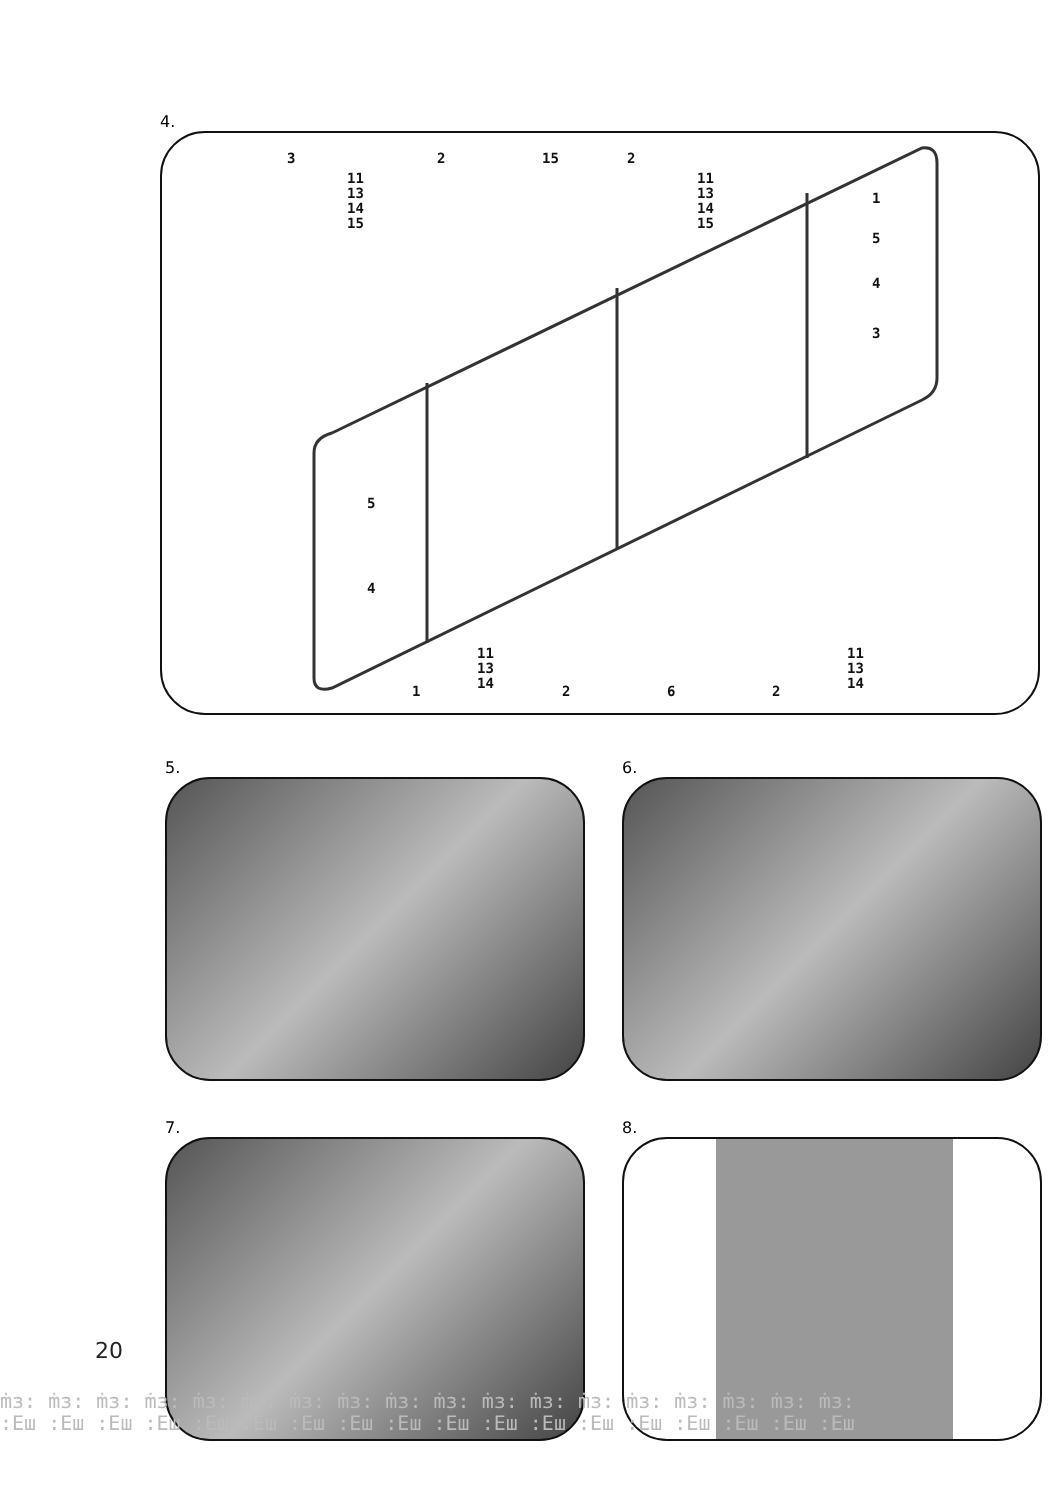4.
3
11
13
14
15
2
15
2
11
13
14
15
1
5
4
3
5
4
1
11
13
14
2
6
2
11
13
14
5. 6.
7. 8.
20
ṁз: ṁз: ṁз: ṁз: ṁз: ṁз: ṁз: ṁз: ṁз: ṁз: ṁз: ṁз: ṁз: ṁз: ṁз: ṁз: ṁз: ṁз:
:Еш :Еш :Еш :Еш :Еш :Еш :Еш :Еш :Еш :Еш :Еш :Еш :Еш :Еш :Еш :Еш :Еш :Еш